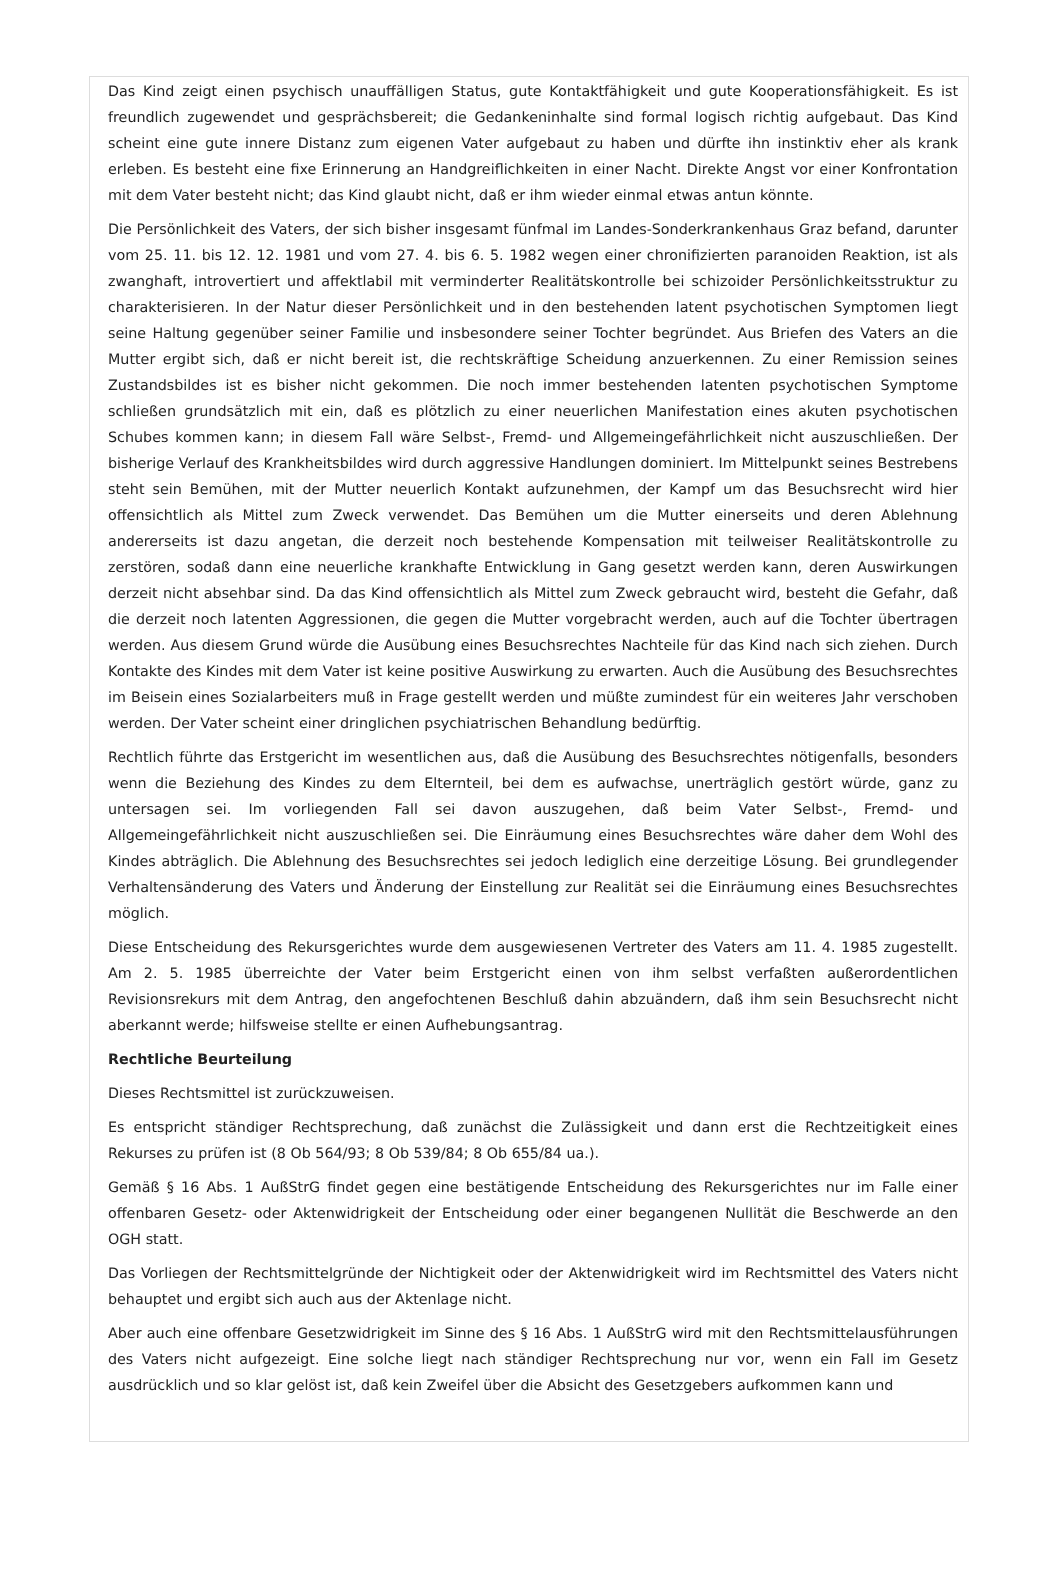Das Kind zeigt einen psychisch unauffälligen Status, gute Kontaktfähigkeit und gute Kooperationsfähigkeit. Es ist freundlich zugewendet und gesprächsbereit; die Gedankeninhalte sind formal logisch richtig aufgebaut. Das Kind scheint eine gute innere Distanz zum eigenen Vater aufgebaut zu haben und dürfte ihn instinktiv eher als krank erleben. Es besteht eine fixe Erinnerung an Handgreiflichkeiten in einer Nacht. Direkte Angst vor einer Konfrontation mit dem Vater besteht nicht; das Kind glaubt nicht, daß er ihm wieder einmal etwas antun könnte.
Die Persönlichkeit des Vaters, der sich bisher insgesamt fünfmal im Landes-Sonderkrankenhaus Graz befand, darunter vom 25. 11. bis 12. 12. 1981 und vom 27. 4. bis 6. 5. 1982 wegen einer chronifizierten paranoiden Reaktion, ist als zwanghaft, introvertiert und affektlabil mit verminderter Realitätskontrolle bei schizoider Persönlichkeitsstruktur zu charakterisieren. In der Natur dieser Persönlichkeit und in den bestehenden latent psychotischen Symptomen liegt seine Haltung gegenüber seiner Familie und insbesondere seiner Tochter begründet. Aus Briefen des Vaters an die Mutter ergibt sich, daß er nicht bereit ist, die rechtskräftige Scheidung anzuerkennen. Zu einer Remission seines Zustandsbildes ist es bisher nicht gekommen. Die noch immer bestehenden latenten psychotischen Symptome schließen grundsätzlich mit ein, daß es plötzlich zu einer neuerlichen Manifestation eines akuten psychotischen Schubes kommen kann; in diesem Fall wäre Selbst-, Fremd- und Allgemeingefährlichkeit nicht auszuschließen. Der bisherige Verlauf des Krankheitsbildes wird durch aggressive Handlungen dominiert. Im Mittelpunkt seines Bestrebens steht sein Bemühen, mit der Mutter neuerlich Kontakt aufzunehmen, der Kampf um das Besuchsrecht wird hier offensichtlich als Mittel zum Zweck verwendet. Das Bemühen um die Mutter einerseits und deren Ablehnung andererseits ist dazu angetan, die derzeit noch bestehende Kompensation mit teilweiser Realitätskontrolle zu zerstören, sodaß dann eine neuerliche krankhafte Entwicklung in Gang gesetzt werden kann, deren Auswirkungen derzeit nicht absehbar sind. Da das Kind offensichtlich als Mittel zum Zweck gebraucht wird, besteht die Gefahr, daß die derzeit noch latenten Aggressionen, die gegen die Mutter vorgebracht werden, auch auf die Tochter übertragen werden. Aus diesem Grund würde die Ausübung eines Besuchsrechtes Nachteile für das Kind nach sich ziehen. Durch Kontakte des Kindes mit dem Vater ist keine positive Auswirkung zu erwarten. Auch die Ausübung des Besuchsrechtes im Beisein eines Sozialarbeiters muß in Frage gestellt werden und müßte zumindest für ein weiteres Jahr verschoben werden. Der Vater scheint einer dringlichen psychiatrischen Behandlung bedürftig.
Rechtlich führte das Erstgericht im wesentlichen aus, daß die Ausübung des Besuchsrechtes nötigenfalls, besonders wenn die Beziehung des Kindes zu dem Elternteil, bei dem es aufwachse, unerträglich gestört würde, ganz zu untersagen sei. Im vorliegenden Fall sei davon auszugehen, daß beim Vater Selbst-, Fremd- und Allgemeingefährlichkeit nicht auszuschließen sei. Die Einräumung eines Besuchsrechtes wäre daher dem Wohl des Kindes abträglich. Die Ablehnung des Besuchsrechtes sei jedoch lediglich eine derzeitige Lösung. Bei grundlegender Verhaltensänderung des Vaters und Änderung der Einstellung zur Realität sei die Einräumung eines Besuchsrechtes möglich.
Diese Entscheidung des Rekursgerichtes wurde dem ausgewiesenen Vertreter des Vaters am 11. 4. 1985 zugestellt. Am 2. 5. 1985 überreichte der Vater beim Erstgericht einen von ihm selbst verfaßten außerordentlichen Revisionsrekurs mit dem Antrag, den angefochtenen Beschluß dahin abzuändern, daß ihm sein Besuchsrecht nicht aberkannt werde; hilfsweise stellte er einen Aufhebungsantrag.
Rechtliche Beurteilung
Dieses Rechtsmittel ist zurückzuweisen.
Es entspricht ständiger Rechtsprechung, daß zunächst die Zulässigkeit und dann erst die Rechtzeitigkeit eines Rekurses zu prüfen ist (8 Ob 564/93; 8 Ob 539/84; 8 Ob 655/84 ua.).
Gemäß § 16 Abs. 1 AußStrG findet gegen eine bestätigende Entscheidung des Rekursgerichtes nur im Falle einer offenbaren Gesetz- oder Aktenwidrigkeit der Entscheidung oder einer begangenen Nullität die Beschwerde an den OGH statt.
Das Vorliegen der Rechtsmittelgründe der Nichtigkeit oder der Aktenwidrigkeit wird im Rechtsmittel des Vaters nicht behauptet und ergibt sich auch aus der Aktenlage nicht.
Aber auch eine offenbare Gesetzwidrigkeit im Sinne des § 16 Abs. 1 AußStrG wird mit den Rechtsmittelausführungen des Vaters nicht aufgezeigt. Eine solche liegt nach ständiger Rechtsprechung nur vor, wenn ein Fall im Gesetz ausdrücklich und so klar gelöst ist, daß kein Zweifel über die Absicht des Gesetzgebers aufkommen kann und